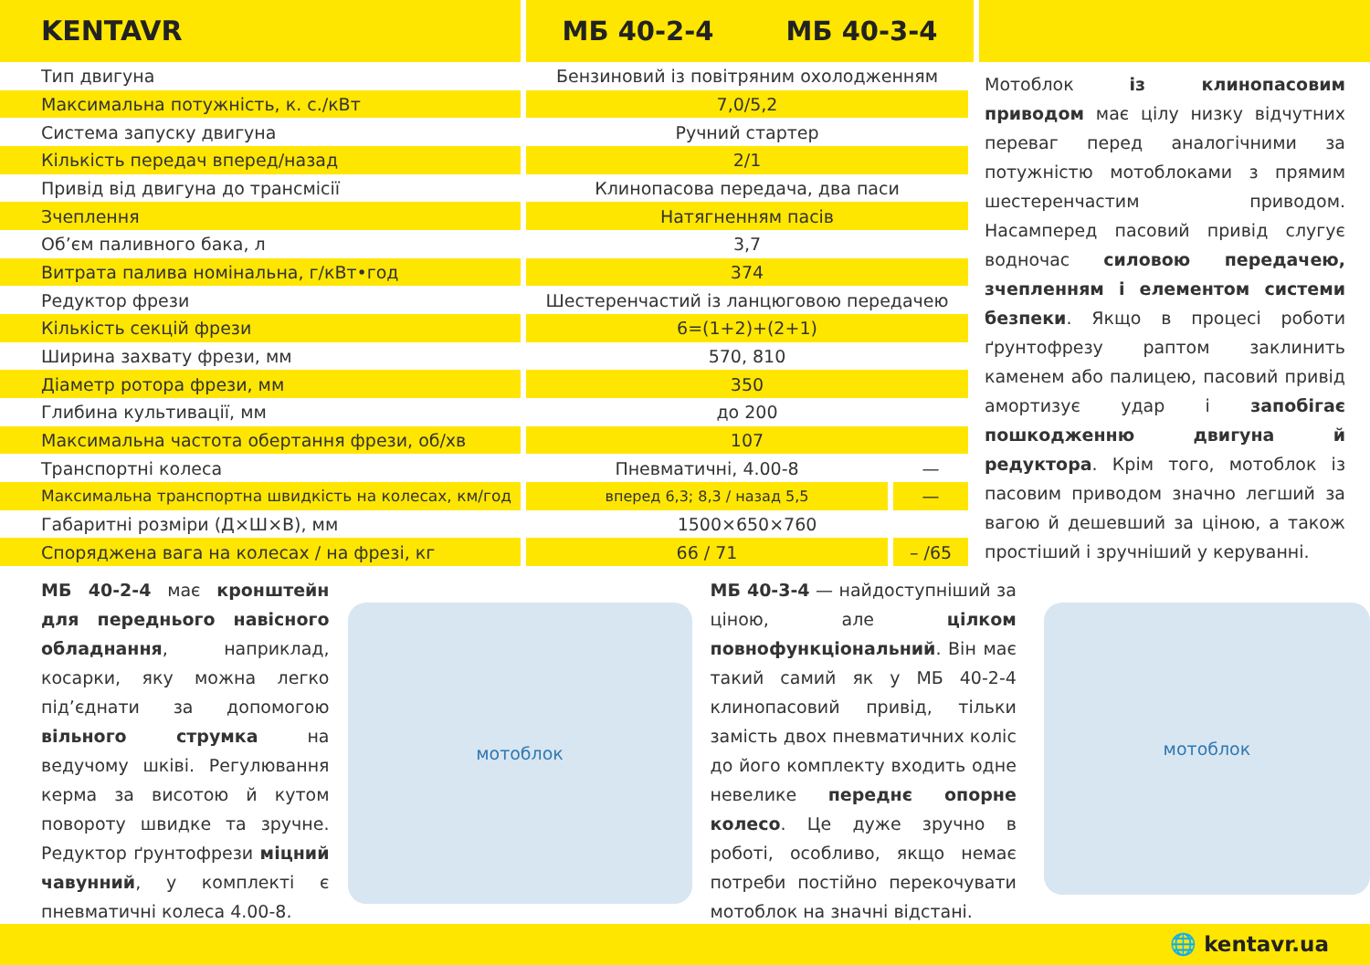KENTAVR
МБ 40-2-4 МБ 40-3-4
| Тип двигуна | Бензиновий із повітряним охолодженням | |
| Максимальна потужність, к. с./кВт | 7,0/5,2 | |
| Система запуску двигуна | Ручний стартер | |
| Кількість передач вперед/назад | 2/1 | |
| Привід від двигуна до трансмісії | Клинопасова передача, два паси | |
| Зчеплення | Натягненням пасів | |
| Об’єм паливного бака, л | 3,7 | |
| Витрата палива номінальна, г/кВт•год | 374 | |
| Редуктор фрези | Шестеренчастий із ланцюговою передачею | |
| Кількість секцій фрези | 6=(1+2)+(2+1) | |
| Ширина захвату фрези, мм | 570, 810 | |
| Діаметр ротора фрези, мм | 350 | |
| Глибина культивації, мм | до 200 | |
| Максимальна частота обертання фрези, об/хв | 107 | |
| Транспортні колеса | Пневматичні, 4.00-8 | — |
| Максимальна транспортна швидкість на колесах, км/год | вперед 6,3; 8,3 / назад 5,5 | — |
| Габаритні розміри (Д×Ш×В), мм | 1500×650×760 | |
| Споряджена вага на колесах / на фрезі, кг | 66 / 71 | – /65 |
Мотоблок із клинопасовим приводом має цілу низку відчутних переваг перед аналогічними за потужністю мотоблоками з прямим шестеренчастим приводом. Насамперед пасовий привід слугує водночас силовою передачею, зчепленням і елементом системи безпеки. Якщо в процесі роботи ґрунтофрезу раптом заклинить каменем або палицею, пасовий привід амортизує удар і запобігає пошкодженню двигуна й редуктора. Крім того, мотоблок із пасовим приводом значно легший за вагою й дешевший за ціною, а також простіший і зручніший у керуванні.
МБ 40-2-4 має кронштейн для переднього навісного обладнання, наприклад, косарки, яку можна легко під’єднати за допомогою вільного струмка на ведучому шківі. Регулювання керма за висотою й кутом повороту швидке та зручне. Редуктор ґрунтофрези міцний чавунний, у комплекті є пневматичні колеса 4.00-8.
мотоблок
МБ 40-3-4 — найдоступніший за ціною, але цілком повнофункціональний. Він має такий самий як у МБ 40-2-4 клинопасовий привід, тільки замість двох пневматичних коліс до його комплекту входить одне невелике переднє опорне колесо. Це дуже зручно в роботі, особливо, якщо немає потреби постійно перекочувати мотоблок на значні відстані.
мотоблок
🌐 kentavr.ua